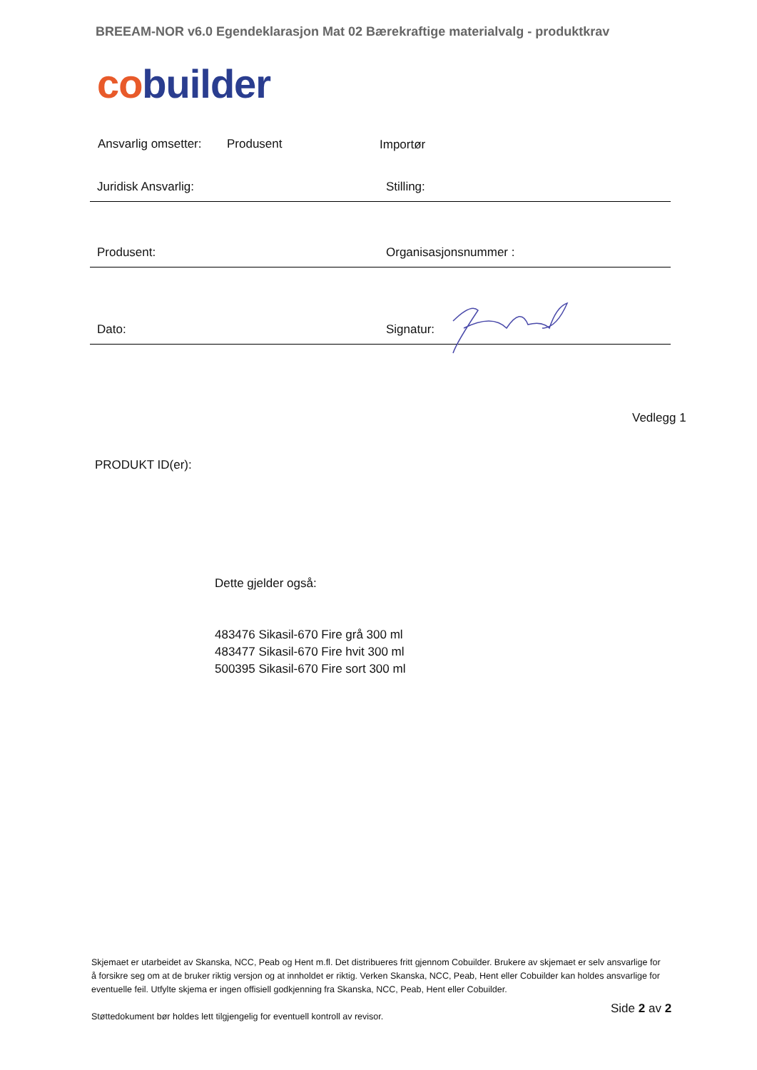BREEAM-NOR v6.0 Egendeklarasjon Mat 02 Bærekraftige materialvalg - produktkrav
co builder
Ansvarlig omsetter: Produsent Importør
Juridisk Ansvarlig: Stilling:
Produsent: Organisasjonsnummer :
Dato: Signatur:
Vedlegg 1
PRODUKT ID(er):
Dette gjelder også:
483476 Sikasil-670 Fire grå 300 ml
483477 Sikasil-670 Fire hvit 300 ml
500395 Sikasil-670 Fire sort 300 ml
Skjemaet er utarbeidet av Skanska, NCC, Peab og Hent m.fl. Det distribueres fritt gjennom Cobuilder. Brukere av skjemaet er selv ansvarlige for å forsikre seg om at de bruker riktig versjon og at innholdet er riktig. Verken Skanska, NCC, Peab, Hent eller Cobuilder kan holdes ansvarlige for eventuelle feil. Utfylte skjema er ingen offisiell godkjenning fra Skanska, NCC, Peab, Hent eller Cobuilder.
Støttedokument bør holdes lett tilgjengelig for eventuell kontroll av revisor.
Side 2 av 2